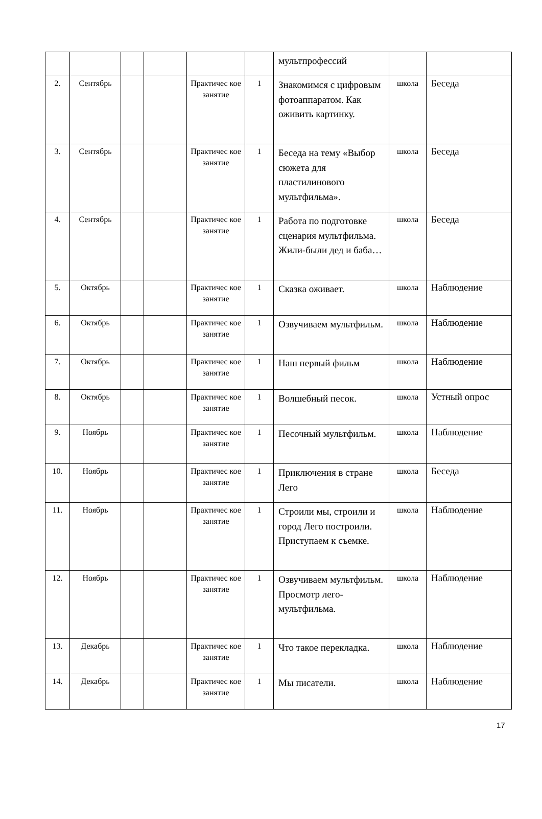| | | | | | | мультпрофессий | | |
| 2. | Сентябрь | | | Практичес кое занятие | 1 | Знакомимся с цифровым фотоаппаратом. Как оживить картинку. | школа | Беседа |
| 3. | Сентябрь | | | Практичес кое занятие | 1 | Беседа на тему «Выбор сюжета для пластилинового мультфильма». | школа | Беседа |
| 4. | Сентябрь | | | Практичес кое занятие | 1 | Работа по подготовке сценария мультфильма. Жили-были дед и баба… | школа | Беседа |
| 5. | Октябрь | | | Практичес кое занятие | 1 | Сказка оживает. | школа | Наблюдение |
| 6. | Октябрь | | | Практичес кое занятие | 1 | Озвучиваем мультфильм. | школа | Наблюдение |
| 7. | Октябрь | | | Практичес кое занятие | 1 | Наш первый фильм | школа | Наблюдение |
| 8. | Октябрь | | | Практичес кое занятие | 1 | Волшебный песок. | школа | Устный опрос |
| 9. | Ноябрь | | | Практичес кое занятие | 1 | Песочный мультфильм. | школа | Наблюдение |
| 10. | Ноябрь | | | Практичес кое занятие | 1 | Приключения в стране Лего | школа | Беседа |
| 11. | Ноябрь | | | Практичес кое занятие | 1 | Строили мы, строили и город Лего построили. Приступаем к съемке. | школа | Наблюдение |
| 12. | Ноябрь | | | Практичес кое занятие | 1 | Озвучиваем мультфильм. Просмотр лего-мультфильма. | школа | Наблюдение |
| 13. | Декабрь | | | Практичес кое занятие | 1 | Что такое перекладка. | школа | Наблюдение |
| 14. | Декабрь | | | Практичес кое занятие | 1 | Мы писатели. | школа | Наблюдение |
17